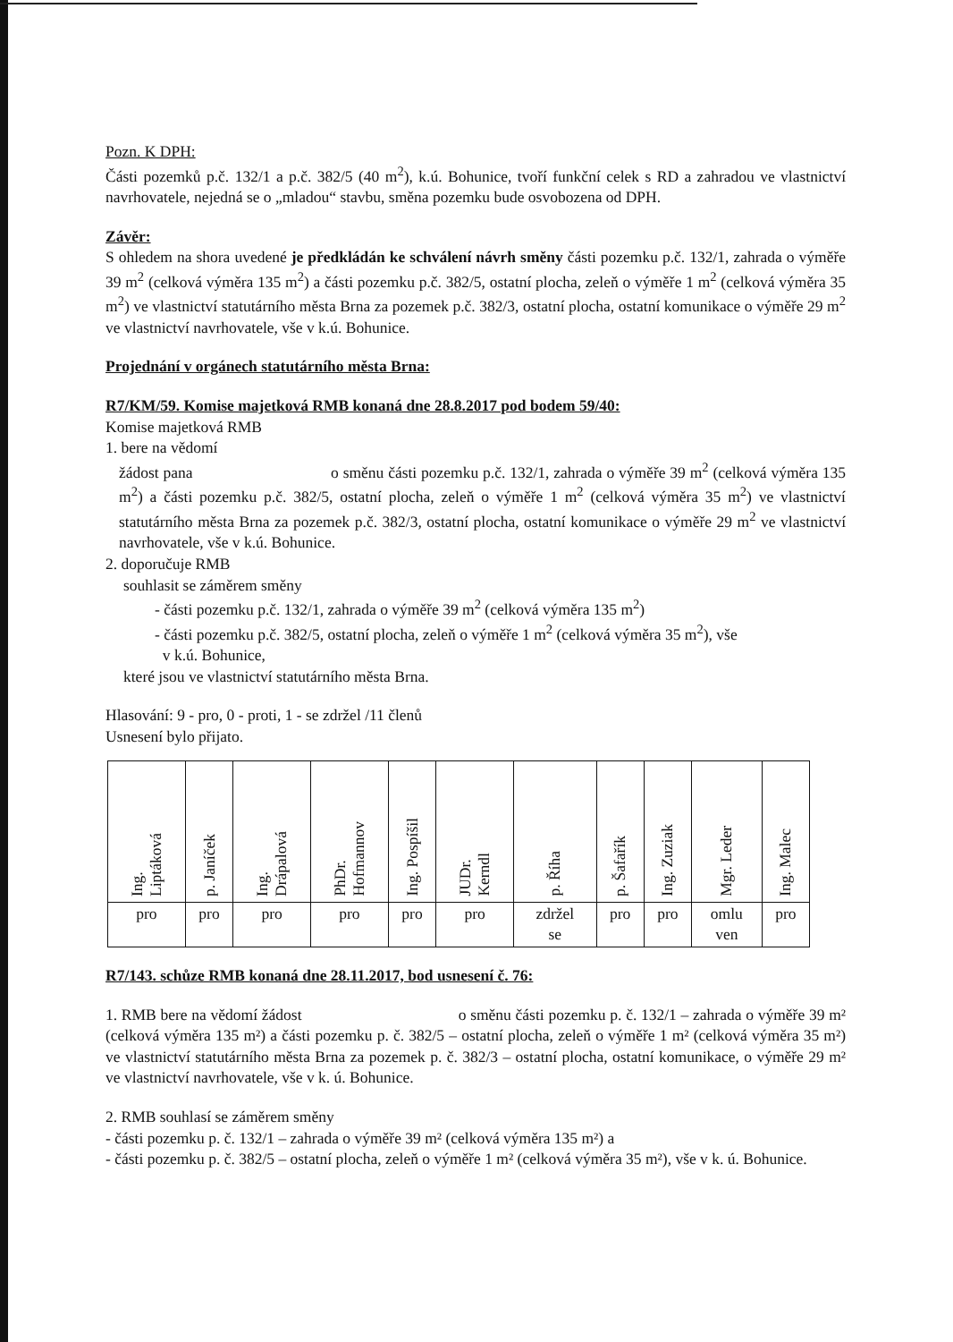Pozn. K DPH:
Části pozemků p.č. 132/1 a p.č. 382/5 (40 m<sup>2</sup>), k.ú. Bohunice, tvoří funkční celek s RD a zahradou ve vlastnictví navrhovatele, nejedná se o „mladou“ stavbu, směna pozemku bude osvobozena od DPH.
Závěr:
S ohledem na shora uvedené je předkládán ke schválení návrh směny části pozemku p.č. 132/1, zahrada o výměře 39 m<sup>2</sup> (celková výměra 135 m<sup>2</sup>) a části pozemku p.č. 382/5, ostatní plocha, zeleň o výměře 1 m<sup>2</sup> (celková výměra 35 m<sup>2</sup>) ve vlastnictví statutárního města Brna za pozemek p.č. 382/3, ostatní plocha, ostatní komunikace o výměře 29 m<sup>2</sup> ve vlastnictví navrhovatele, vše v k.ú. Bohunice.
Projednání v orgánech statutárního města Brna:
R7/KM/59. Komise majetková RMB konaná dne 28.8.2017 pod bodem 59/40:
Komise majetková RMB
1. bere na vědomí
žádost pana o směnu části pozemku p.č. 132/1, zahrada o výměře 39 m<sup>2</sup> (celková výměra 135 m<sup>2</sup>) a části pozemku p.č. 382/5, ostatní plocha, zeleň o výměře 1 m<sup>2</sup> (celková výměra 35 m<sup>2</sup>) ve vlastnictví statutárního města Brna za pozemek p.č. 382/3, ostatní plocha, ostatní komunikace o výměře 29 m<sup>2</sup> ve vlastnictví navrhovatele, vše v k.ú. Bohunice.
2. doporučuje RMB
souhlasit se záměrem směny
- části pozemku p.č. 132/1, zahrada o výměře 39 m<sup>2</sup> (celková výměra 135 m<sup>2</sup>)
- části pozemku p.č. 382/5, ostatní plocha, zeleň o výměře 1 m<sup>2</sup> (celková výměra 35 m<sup>2</sup>), vše
v k.ú. Bohunice,
které jsou ve vlastnictví statutárního města Brna.
Hlasování: 9 - pro, 0 - proti, 1 - se zdržel /11 členů
Usnesení bylo přijato.
| Ing. Liptáková | p. Janíček | Ing. Drápalová | PhDr. Hofmannov | Ing. Pospíšil | JUDr. Kerndl | p. Říha | p. Šafařík | Ing. Zuziak | Mgr. Leder | Ing. Malec |
| pro | pro | pro | pro | pro | pro | zdržel se | pro | pro | omlu ven | pro |
R7/143. schůze RMB konaná dne 28.11.2017, bod usnesení č. 76:
1. RMB bere na vědomí žádost o směnu části pozemku p. č. 132/1 – zahrada o výměře 39 m² (celková výměra 135 m²) a části pozemku p. č. 382/5 – ostatní plocha, zeleň o výměře 1 m² (celková výměra 35 m²) ve vlastnictví statutárního města Brna za pozemek p. č. 382/3 – ostatní plocha, ostatní komunikace, o výměře 29 m² ve vlastnictví navrhovatele, vše v k. ú. Bohunice.
2. RMB souhlasí se záměrem směny
- části pozemku p. č. 132/1 – zahrada o výměře 39 m² (celková výměra 135 m²) a
- části pozemku p. č. 382/5 – ostatní plocha, zeleň o výměře 1 m² (celková výměra 35 m²), vše v k. ú. Bohunice.